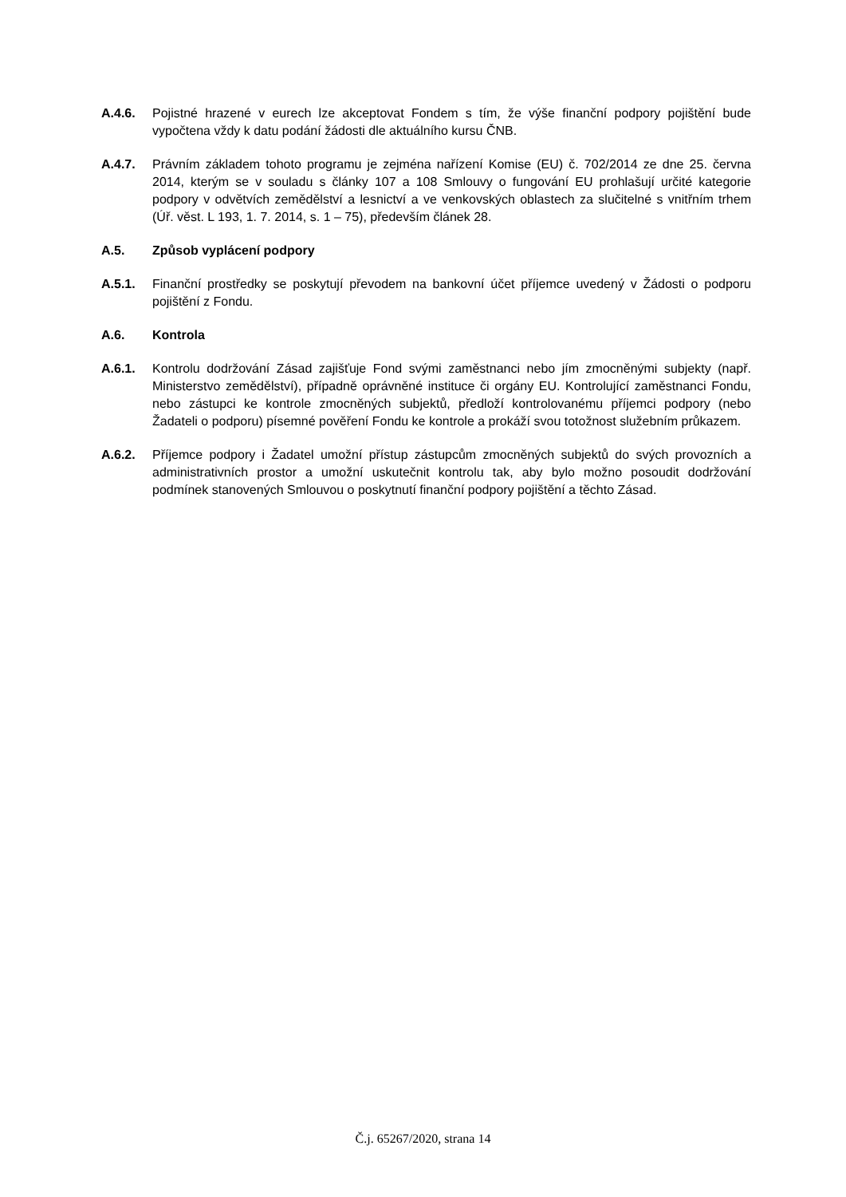A.4.6. Pojistné hrazené v eurech lze akceptovat Fondem s tím, že výše finanční podpory pojištění bude vypočtena vždy k datu podání žádosti dle aktuálního kursu ČNB.
A.4.7. Právním základem tohoto programu je zejména nařízení Komise (EU) č. 702/2014 ze dne 25. června 2014, kterým se v souladu s články 107 a 108 Smlouvy o fungování EU prohlašují určité kategorie podpory v odvětvích zemědělství a lesnictví a ve venkovských oblastech za slučitelné s vnitřním trhem (Úř. věst. L 193, 1. 7. 2014, s. 1 – 75), především článek 28.
A.5. Způsob vyplácení podpory
A.5.1. Finanční prostředky se poskytují převodem na bankovní účet příjemce uvedený v Žádosti o podporu pojištění z Fondu.
A.6. Kontrola
A.6.1. Kontrolu dodržování Zásad zajišťuje Fond svými zaměstnanci nebo jím zmocněnými subjekty (např. Ministerstvo zemědělství), případně oprávněné instituce či orgány EU. Kontrolující zaměstnanci Fondu, nebo zástupci ke kontrole zmocněných subjektů, předloží kontrolovanému příjemci podpory (nebo Žadateli o podporu) písemné pověření Fondu ke kontrole a prokáží svou totožnost služebním průkazem.
A.6.2. Příjemce podpory i Žadatel umožní přístup zástupcům zmocněných subjektů do svých provozních a administrativních prostor a umožní uskutečnit kontrolu tak, aby bylo možno posoudit dodržování podmínek stanovených Smlouvou o poskytnutí finanční podpory pojištění a těchto Zásad.
Č.j. 65267/2020, strana 14